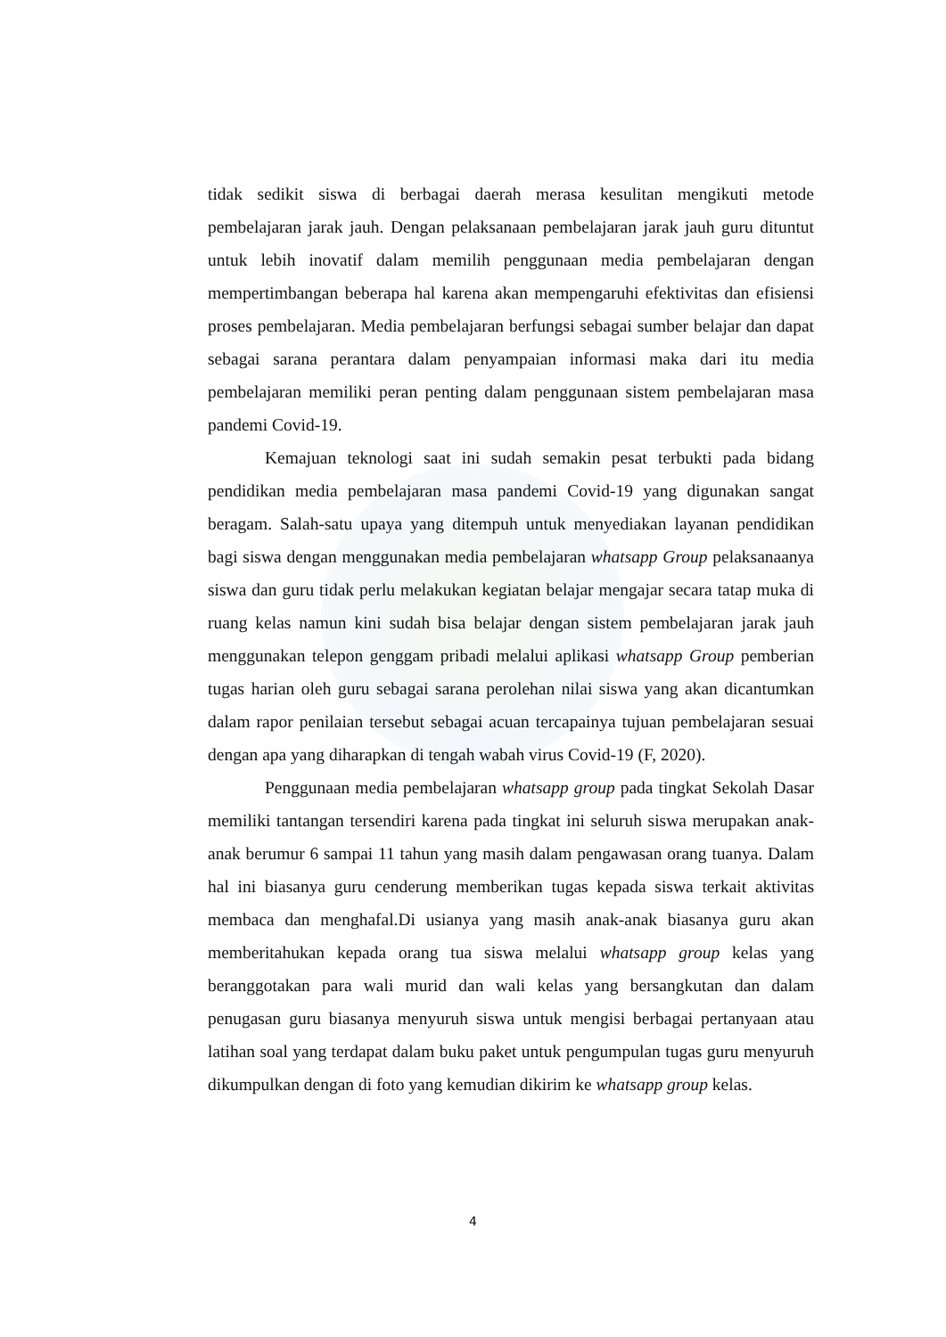tidak sedikit siswa di berbagai daerah merasa kesulitan mengikuti metode pembelajaran jarak jauh. Dengan pelaksanaan pembelajaran jarak jauh guru dituntut untuk lebih inovatif dalam memilih penggunaan media pembelajaran dengan mempertimbangan beberapa hal karena akan mempengaruhi efektivitas dan efisiensi proses pembelajaran. Media pembelajaran berfungsi sebagai sumber belajar dan dapat sebagai sarana perantara dalam penyampaian informasi maka dari itu media pembelajaran memiliki peran penting dalam penggunaan sistem pembelajaran masa pandemi Covid-19.
Kemajuan teknologi saat ini sudah semakin pesat terbukti pada bidang pendidikan media pembelajaran masa pandemi Covid-19 yang digunakan sangat beragam. Salah-satu upaya yang ditempuh untuk menyediakan layanan pendidikan bagi siswa dengan menggunakan media pembelajaran whatsapp Group pelaksanaanya siswa dan guru tidak perlu melakukan kegiatan belajar mengajar secara tatap muka di ruang kelas namun kini sudah bisa belajar dengan sistem pembelajaran jarak jauh menggunakan telepon genggam pribadi melalui aplikasi whatsapp Group pemberian tugas harian oleh guru sebagai sarana perolehan nilai siswa yang akan dicantumkan dalam rapor penilaian tersebut sebagai acuan tercapainya tujuan pembelajaran sesuai dengan apa yang diharapkan di tengah wabah virus Covid-19 (F, 2020).
Penggunaan media pembelajaran whatsapp group pada tingkat Sekolah Dasar memiliki tantangan tersendiri karena pada tingkat ini seluruh siswa merupakan anak-anak berumur 6 sampai 11 tahun yang masih dalam pengawasan orang tuanya. Dalam hal ini biasanya guru cenderung memberikan tugas kepada siswa terkait aktivitas membaca dan menghafal.Di usianya yang masih anak-anak biasanya guru akan memberitahukan kepada orang tua siswa melalui whatsapp group kelas yang beranggotakan para wali murid dan wali kelas yang bersangkutan dan dalam penugasan guru biasanya menyuruh siswa untuk mengisi berbagai pertanyaan atau latihan soal yang terdapat dalam buku paket untuk pengumpulan tugas guru menyuruh dikumpulkan dengan di foto yang kemudian dikirim ke whatsapp group kelas.
4